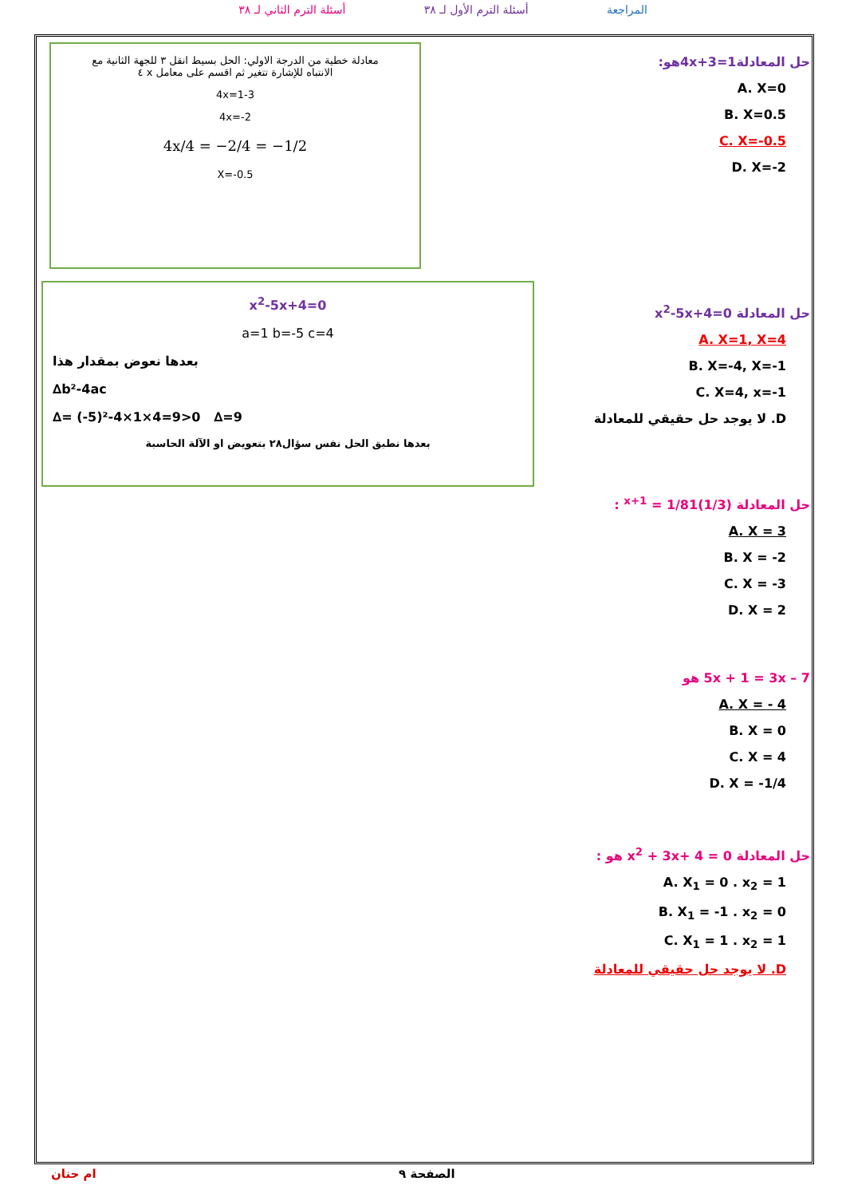المراجعة أسئلة الترم الأول لـ ٣٨ أسئلة الترم الثاني لـ ٣٨
حل المعادلة4x+3=1هو:
A. X=0
B. X=0.5
C. X=-0.5
D. X=-2
معادلة خطية من الدرجة الاولي: الحل بسيط انقل ٣ للجهة الثانية مع
الانتباه للإشارة تتغير ثم اقسم على معامل x ٤
4x=1-3
4x=-2
4x/4 = −2/4 = −1/2
X=-0.5
حل المعادلة x<sup>2</sup>-5x+4=0
A. X=1, X=4
B. X=-4, X=-1
C. X=4, x=-1
D. لا يوجد حل حقيقي للمعادلة
x<sup>2</sup>-5x+4=0
a=1 b=-5 c=4
بعدها نعوض بمقدار هذا
∆b²-4ac
∆= (-5)²-4×1×4=9>0 ∆=9
بعدها نطبق الحل نفس سؤال٢٨ بتعويض او الآلة الحاسبة
حل المعادلة (1/3)<sup>x+1</sup> = 1/81 :
A. X = 3
B. X = -2
C. X = -3
D. X = 2
5x + 1 = 3x – 7 هو
A. X = - 4
B. X = 0
C. X = 4
D. X = -1/4
حل المعادلة x<sup>2</sup> + 3x+ 4 = 0 هو :
A. X<sub>1</sub> = 0 . x<sub>2</sub> = 1
B. X<sub>1</sub> = -1 . x<sub>2</sub> = 0
C. X<sub>1</sub> = 1 . x<sub>2</sub> = 1
D. لا يوجد حل حقيقي للمعادلة
الصفحة ٩ ام حنان